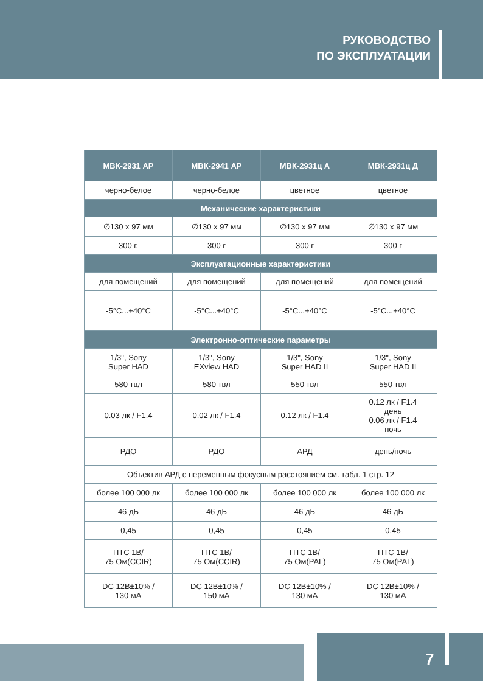РУКОВОДСТВО
ПО ЭКСПЛУАТАЦИИ
| МВК-2931 АР | МВК-2941 АР | МВК-2931ц А | МВК-2931ц Д |
| --- | --- | --- | --- |
| черно-белое | черно-белое | цветное | цветное |
| Механические характеристики | | | |
| ∅130 x 97 мм | ∅130 x 97 мм | ∅130 x 97 мм | ∅130 x 97 мм |
| 300 г. | 300 г | 300 г | 300 г |
| Эксплуатационные характеристики | | | |
| для помещений | для помещений | для помещений | для помещений |
| -5°C...+40°C | -5°C...+40°C | -5°C...+40°C | -5°C...+40°C |
| Электронно-оптические параметры | | | |
| 1/3", Sony Super HAD | 1/3", Sony EXview HAD | 1/3", Sony Super HAD II | 1/3", Sony Super HAD II |
| 580 твл | 580 твл | 550 твл | 550 твл |
| 0.03 лк / F1.4 | 0.02 лк / F1.4 | 0.12 лк / F1.4 | 0.12 лк / F1.4 день 0.06 лк / F1.4 ночь |
| РДО | РДО | АРД | день/ночь |
| Объектив АРД с переменным фокусным расстоянием см. табл. 1 стр. 12 | | | |
| более 100 000 лк | более 100 000 лк | более 100 000 лк | более 100 000 лк |
| 46 дБ | 46 дБ | 46 дБ | 46 дБ |
| 0,45 | 0,45 | 0,45 | 0,45 |
| ПТС 1В/ 75 Ом(CCIR) | ПТС 1В/ 75 Ом(CCIR) | ПТС 1В/ 75 Ом(PAL) | ПТС 1В/ 75 Ом(PAL) |
| DC 12В±10% / 130 мА | DC 12В±10% / 150 мА | DC 12В±10% / 130 мА | DC 12В±10% / 130 мА |
7